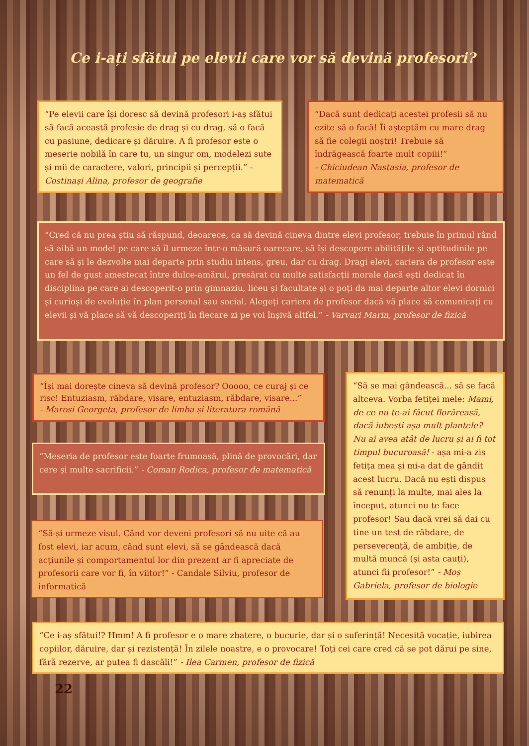Ce i-ați sfătui pe elevii care vor să devină profesori?
“Pe elevii care își doresc să devină profesori i-aș sfătui să facă această profesie de drag și cu drag, să o facă cu pasiune, dedicare și dăruire. A fi profesor este o meserie nobilă în care tu, un singur om, modelezi sute și mii de caractere, valori, principii și percepții.” - Costinași Alina, profesor de geografie
“Dacă sunt dedicați acestei profesii să nu ezite să o facă! Îi așteptăm cu mare drag să fie colegii noștri! Trebuie să îndrăgească foarte mult copiii!”
- Chiciudean Nastasia, profesor de matematică
“Cred că nu prea știu să răspund, deoarece, ca să devină cineva dintre elevi profesor, trebuie în primul rând să aibă un model pe care să îl urmeze într-o măsură oarecare, să își descopere abilitățile și aptitudinile pe care să și le dezvolte mai departe prin studiu intens, greu, dar cu drag. Dragi elevi, cariera de profesor este un fel de gust amestecat între dulce-amărui, presărat cu multe satisfacții morale dacă ești dedicat în disciplina pe care ai descoperit-o prin gimnaziu, liceu și facultate și o poți da mai departe altor elevi dornici și curioși de evoluție în plan personal sau social. Alegeți cariera de profesor dacă vă place să comunicați cu elevii și vă place să vă descoperiți în fiecare zi pe voi înșivă altfel.” - Varvari Marin, profesor de fizică
“Își mai dorește cineva să devină profesor? Ooooo, ce curaj și ce risc! Entuziasm, răbdare, visare, entuziasm, răbdare, visare...”
- Marosi Georgeta, profesor de limba și literatura română
“Să se mai gândească... să se facă altceva. Vorba fetiței mele: Mami, de ce nu te-ai făcut florăreasă, dacă iubești așa mult plantele? Nu ai avea atât de lucru și ai fi tot timpul bucuroasă! - așa mi-a zis fetița mea și mi-a dat de gândit acest lucru. Dacă nu ești dispus să renunți la multe, mai ales la început, atunci nu te face profesor! Sau dacă vrei să dai cu tine un test de răbdare, de perseverență, de ambiție, de multă muncă (și asta cauți), atunci fii profesor!” - Moș Gabriela, profesor de biologie
“Meseria de profesor este foarte frumoasă, plină de provocări, dar cere și multe sacrificii.” - Coman Rodica, profesor de matematică
“Să-și urmeze visul. Când vor deveni profesori să nu uite că au fost elevi, iar acum, când sunt elevi, să se gândească dacă acțiunile și comportamentul lor din prezent ar fi apreciate de profesorii care vor fi, în viitor!” - Candale Silviu, profesor de informatică
“Ce i-aș sfătui!? Hmm! A fi profesor e o mare zbatere, o bucurie, dar și o suferință! Necesită vocație, iubirea copiilor, dăruire, dar și rezistență! În zilele noastre, e o provocare! Toți cei care cred că se pot dărui pe sine, fără rezerve, ar putea fi dascăli!” - Ilea Carmen, profesor de fizică
22